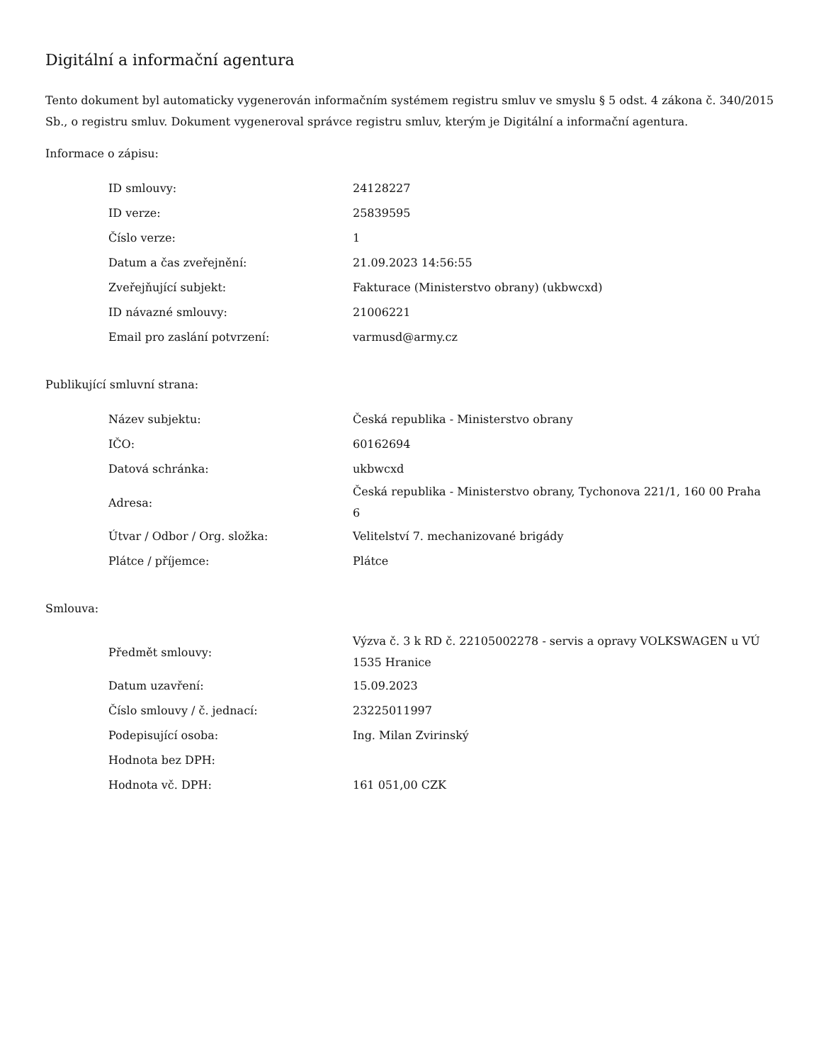Digitální a informační agentura
Tento dokument byl automaticky vygenerován informačním systémem registru smluv ve smyslu § 5 odst. 4 zákona č. 340/2015 Sb., o registru smluv. Dokument vygeneroval správce registru smluv, kterým je Digitální a informační agentura.
Informace o zápisu:
| ID smlouvy: | 24128227 |
| ID verze: | 25839595 |
| Číslo verze: | 1 |
| Datum a čas zveřejnění: | 21.09.2023 14:56:55 |
| Zveřejňující subjekt: | Fakturace (Ministerstvo obrany) (ukbwcxd) |
| ID návazné smlouvy: | 21006221 |
| Email pro zaslání potvrzení: | varmusd@army.cz |
Publikující smluvní strana:
| Název subjektu: | Česká republika - Ministerstvo obrany |
| IČO: | 60162694 |
| Datová schránka: | ukbwcxd |
| Adresa: | Česká republika - Ministerstvo obrany, Tychonova 221/1, 160 00 Praha 6 |
| Útvar / Odbor / Org. složka: | Velitelství 7. mechanizované brigády |
| Plátce / příjemce: | Plátce |
Smlouva:
| Předmět smlouvy: | Výzva č. 3 k RD č. 22105002278 - servis a opravy VOLKSWAGEN u VÚ 1535 Hranice |
| Datum uzavření: | 15.09.2023 |
| Číslo smlouvy / č. jednací: | 23225011997 |
| Podepisující osoba: | Ing. Milan Zvirinský |
| Hodnota bez DPH: | |
| Hodnota vč. DPH: | 161 051,00 CZK |